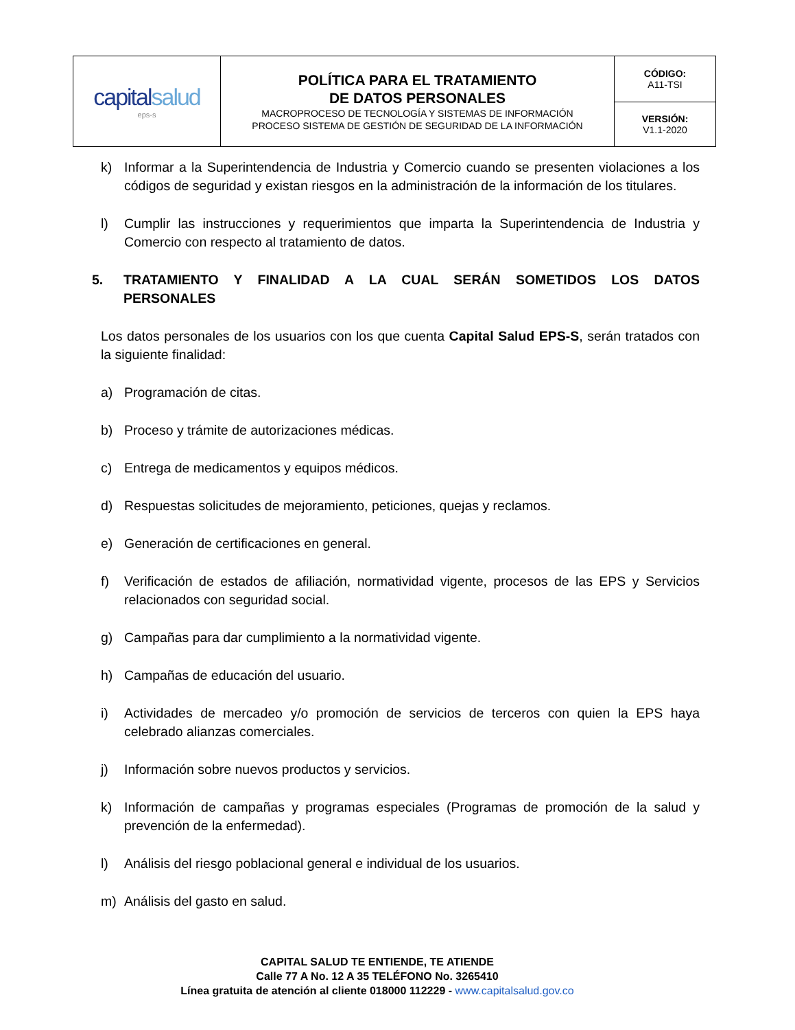| capital salud eps-s | POLÍTICA PARA EL TRATAMIENTO DE DATOS PERSONALES MACROPROCESO DE TECNOLOGÍA Y SISTEMAS DE INFORMACIÓN PROCESO SISTEMA DE GESTIÓN DE SEGURIDAD DE LA INFORMACIÓN | CÓDIGO: A11-TSI |
| | | VERSIÓN: V1.1-2020 |
k) Informar a la Superintendencia de Industria y Comercio cuando se presenten violaciones a los códigos de seguridad y existan riesgos en la administración de la información de los titulares.
l) Cumplir las instrucciones y requerimientos que imparta la Superintendencia de Industria y Comercio con respecto al tratamiento de datos.
5. TRATAMIENTO Y FINALIDAD A LA CUAL SERÁN SOMETIDOS LOS DATOS PERSONALES
Los datos personales de los usuarios con los que cuenta Capital Salud EPS-S, serán tratados con la siguiente finalidad:
a) Programación de citas.
b) Proceso y trámite de autorizaciones médicas.
c) Entrega de medicamentos y equipos médicos.
d) Respuestas solicitudes de mejoramiento, peticiones, quejas y reclamos.
e) Generación de certificaciones en general.
f) Verificación de estados de afiliación, normatividad vigente, procesos de las EPS y Servicios relacionados con seguridad social.
g) Campañas para dar cumplimiento a la normatividad vigente.
h) Campañas de educación del usuario.
i) Actividades de mercadeo y/o promoción de servicios de terceros con quien la EPS haya celebrado alianzas comerciales.
j) Información sobre nuevos productos y servicios.
k) Información de campañas y programas especiales (Programas de promoción de la salud y prevención de la enfermedad).
l) Análisis del riesgo poblacional general e individual de los usuarios.
m) Análisis del gasto en salud.
CAPITAL SALUD TE ENTIENDE, TE ATIENDE
Calle 77 A No. 12 A 35 TELÉFONO No. 3265410
Línea gratuita de atención al cliente 018000 112229 - www.capitalsalud.gov.co